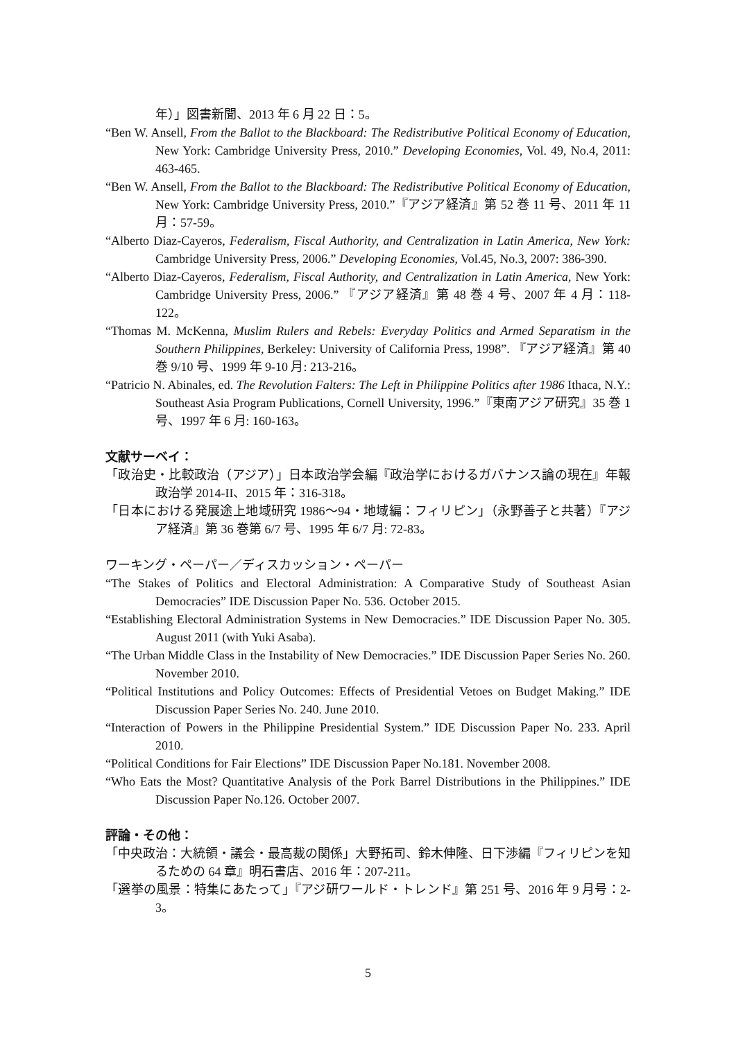年）」図書新聞、2013 年 6 月 22 日：5。
“Ben W. Ansell, From the Ballot to the Blackboard: The Redistributive Political Economy of Education, New York: Cambridge University Press, 2010.” Developing Economies, Vol. 49, No.4, 2011: 463-465.
“Ben W. Ansell, From the Ballot to the Blackboard: The Redistributive Political Economy of Education, New York: Cambridge University Press, 2010.”『アジア経済』第 52 巻 11 号、2011 年 11 月：57-59。
“Alberto Diaz-Cayeros, Federalism, Fiscal Authority, and Centralization in Latin America, New York: Cambridge University Press, 2006.” Developing Economies, Vol.45, No.3, 2007: 386-390.
“Alberto Diaz-Cayeros, Federalism, Fiscal Authority, and Centralization in Latin America, New York: Cambridge University Press, 2006.” 『アジア経済』第 48 巻 4 号、2007 年 4 月：118-122。
“Thomas M. McKenna, Muslim Rulers and Rebels: Everyday Politics and Armed Separatism in the Southern Philippines, Berkeley: University of California Press, 1998”. 『アジア経済』第 40 巻 9/10 号、1999 年 9-10 月: 213-216。
“Patricio N. Abinales, ed. The Revolution Falters: The Left in Philippine Politics after 1986 Ithaca, N.Y.: Southeast Asia Program Publications, Cornell University, 1996.”『東南アジア研究』35 巻 1 号、1997 年 6 月: 160-163。
文献サーベイ：
「政治史・比較政治（アジア）」日本政治学会編『政治学におけるガバナンス論の現在』年報政治学 2014-II、2015 年：316-318。
「日本における発展途上地域研究 1986～94・地域編：フィリピン」（永野善子と共著）『アジア経済』第 36 巻第 6/7 号、1995 年 6/7 月: 72-83。
ワーキング・ペーパー／ディスカッション・ペーパー
“The Stakes of Politics and Electoral Administration: A Comparative Study of Southeast Asian Democracies” IDE Discussion Paper No. 536. October 2015.
“Establishing Electoral Administration Systems in New Democracies.” IDE Discussion Paper No. 305. August 2011 (with Yuki Asaba).
“The Urban Middle Class in the Instability of New Democracies.” IDE Discussion Paper Series No. 260. November 2010.
“Political Institutions and Policy Outcomes: Effects of Presidential Vetoes on Budget Making.” IDE Discussion Paper Series No. 240. June 2010.
“Interaction of Powers in the Philippine Presidential System.” IDE Discussion Paper No. 233. April 2010.
“Political Conditions for Fair Elections” IDE Discussion Paper No.181. November 2008.
“Who Eats the Most? Quantitative Analysis of the Pork Barrel Distributions in the Philippines.” IDE Discussion Paper No.126. October 2007.
評論・その他：
「中央政治：大統領・議会・最高裁の関係」大野拓司、鈴木伸隆、日下渉編『フィリピンを知るための 64 章』明石書店、2016 年：207-211。
「選挙の風景：特集にあたって」『アジ研ワールド・トレンド』第 251 号、2016 年 9 月号：2-3。
5